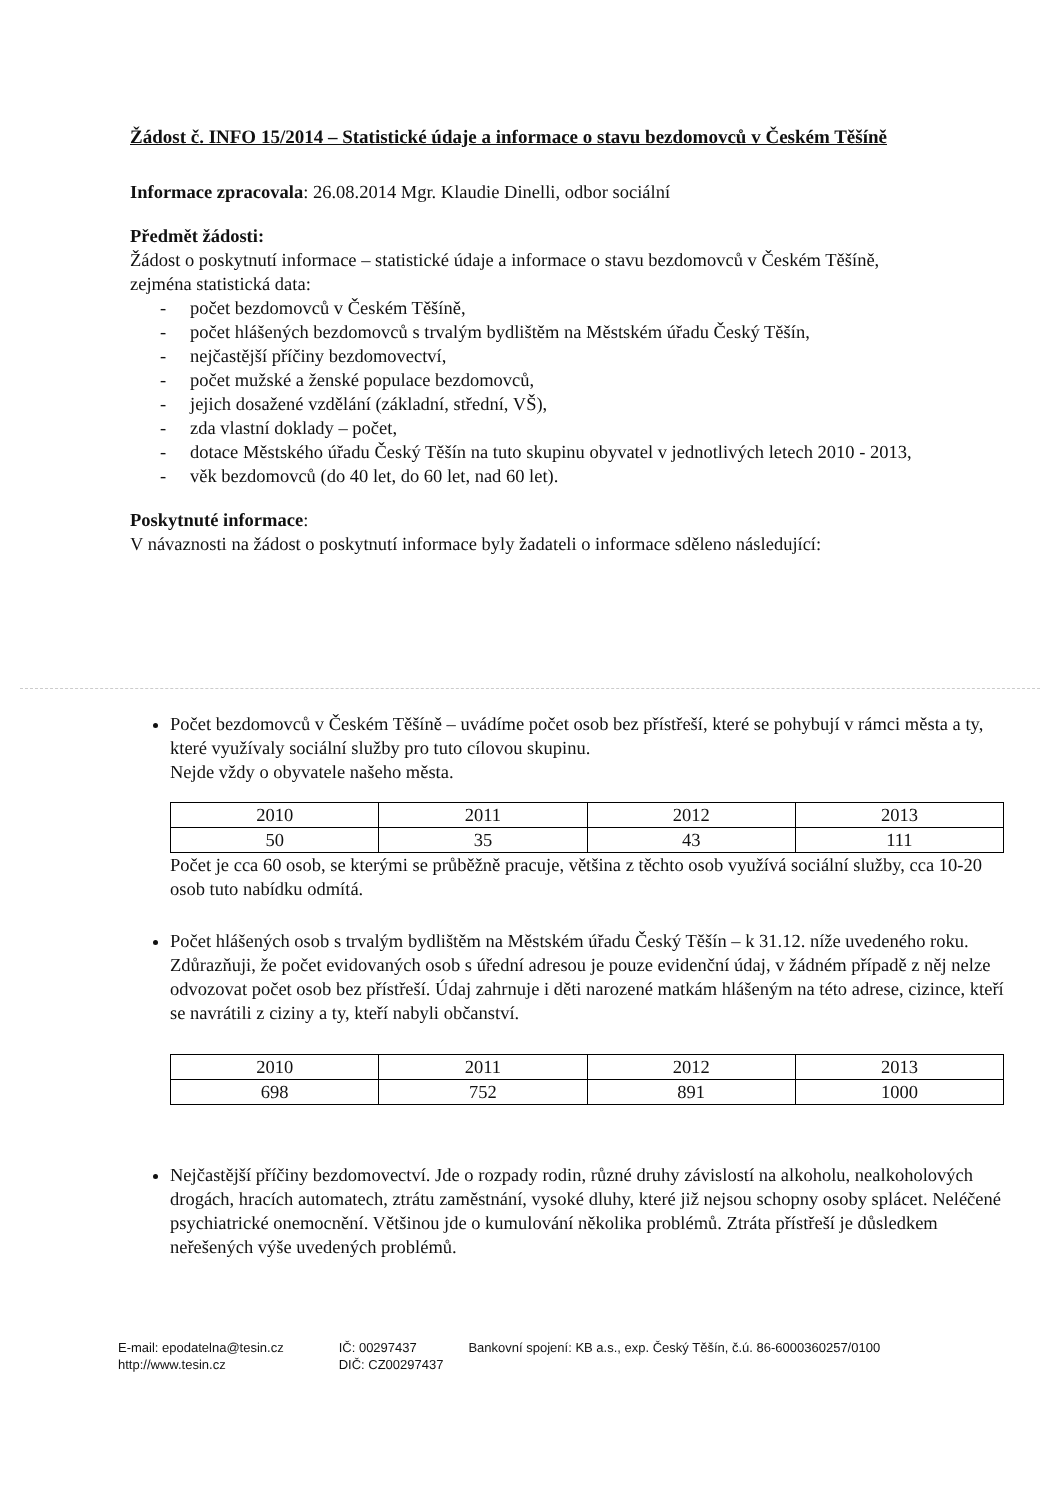Žádost č. INFO 15/2014 – Statistické údaje a informace o stavu bezdomovců v Českém Těšíně
Informace zpracovala: 26.08.2014 Mgr. Klaudie Dinelli, odbor sociální
Předmět žádosti:
Žádost o poskytnutí informace – statistické údaje a informace o stavu bezdomovců v Českém Těšíně, zejména statistická data:
- počet bezdomovců v Českém Těšíně,
- počet hlášených bezdomovců s trvalým bydlištěm na Městském úřadu Český Těšín,
- nejčastější příčiny bezdomovectví,
- počet mužské a ženské populace bezdomovců,
- jejich dosažené vzdělání (základní, střední, VŠ),
- zda vlastní doklady – počet,
- dotace Městského úřadu Český Těšín na tuto skupinu obyvatel v jednotlivých letech 2010 - 2013,
- věk bezdomovců (do 40 let, do 60 let, nad 60 let).
Poskytnuté informace:
V návaznosti na žádost o poskytnutí informace byly žadateli o informace sděleno následující:
Počet bezdomovců v Českém Těšíně – uvádíme počet osob bez přístřeší, které se pohybují v rámci města a ty, které využívaly sociální služby pro tuto cílovou skupinu.
Nejde vždy o obyvatele našeho města.
| 2010 | 2011 | 2012 | 2013 |
| 50 | 35 | 43 | 111 |
Počet je cca 60 osob, se kterými se průběžně pracuje, většina z těchto osob využívá sociální služby, cca 10-20 osob tuto nabídku odmítá.
Počet hlášených osob s trvalým bydlištěm na Městském úřadu Český Těšín – k 31.12. níže uvedeného roku. Zdůrazňuji, že počet evidovaných osob s úřední adresou je pouze evidenční údaj, v žádném případě z něj nelze odvozovat počet osob bez přístřeší. Údaj zahrnuje i děti narozené matkám hlášeným na této adrese, cizince, kteří se navrátili z ciziny a ty, kteří nabyli občanství.
| 2010 | 2011 | 2012 | 2013 |
| 698 | 752 | 891 | 1000 |
Nejčastější příčiny bezdomovectví. Jde o rozpady rodin, různé druhy závislostí na alkoholu, nealkoholových drogách, hracích automatech, ztrátu zaměstnání, vysoké dluhy, které již nejsou schopny osoby splácet. Neléčené psychiatrické onemocnění. Většinou jde o kumulování několika problémů. Ztráta přístřeší je důsledkem neřešených výše uvedených problémů.
E-mail: epodatelna@tesin.cz
http://www.tesin.cz
IČ: 00297437
DIČ: CZ00297437
Bankovní spojení: KB a.s., exp. Český Těšín, č.ú. 86-6000360257/0100